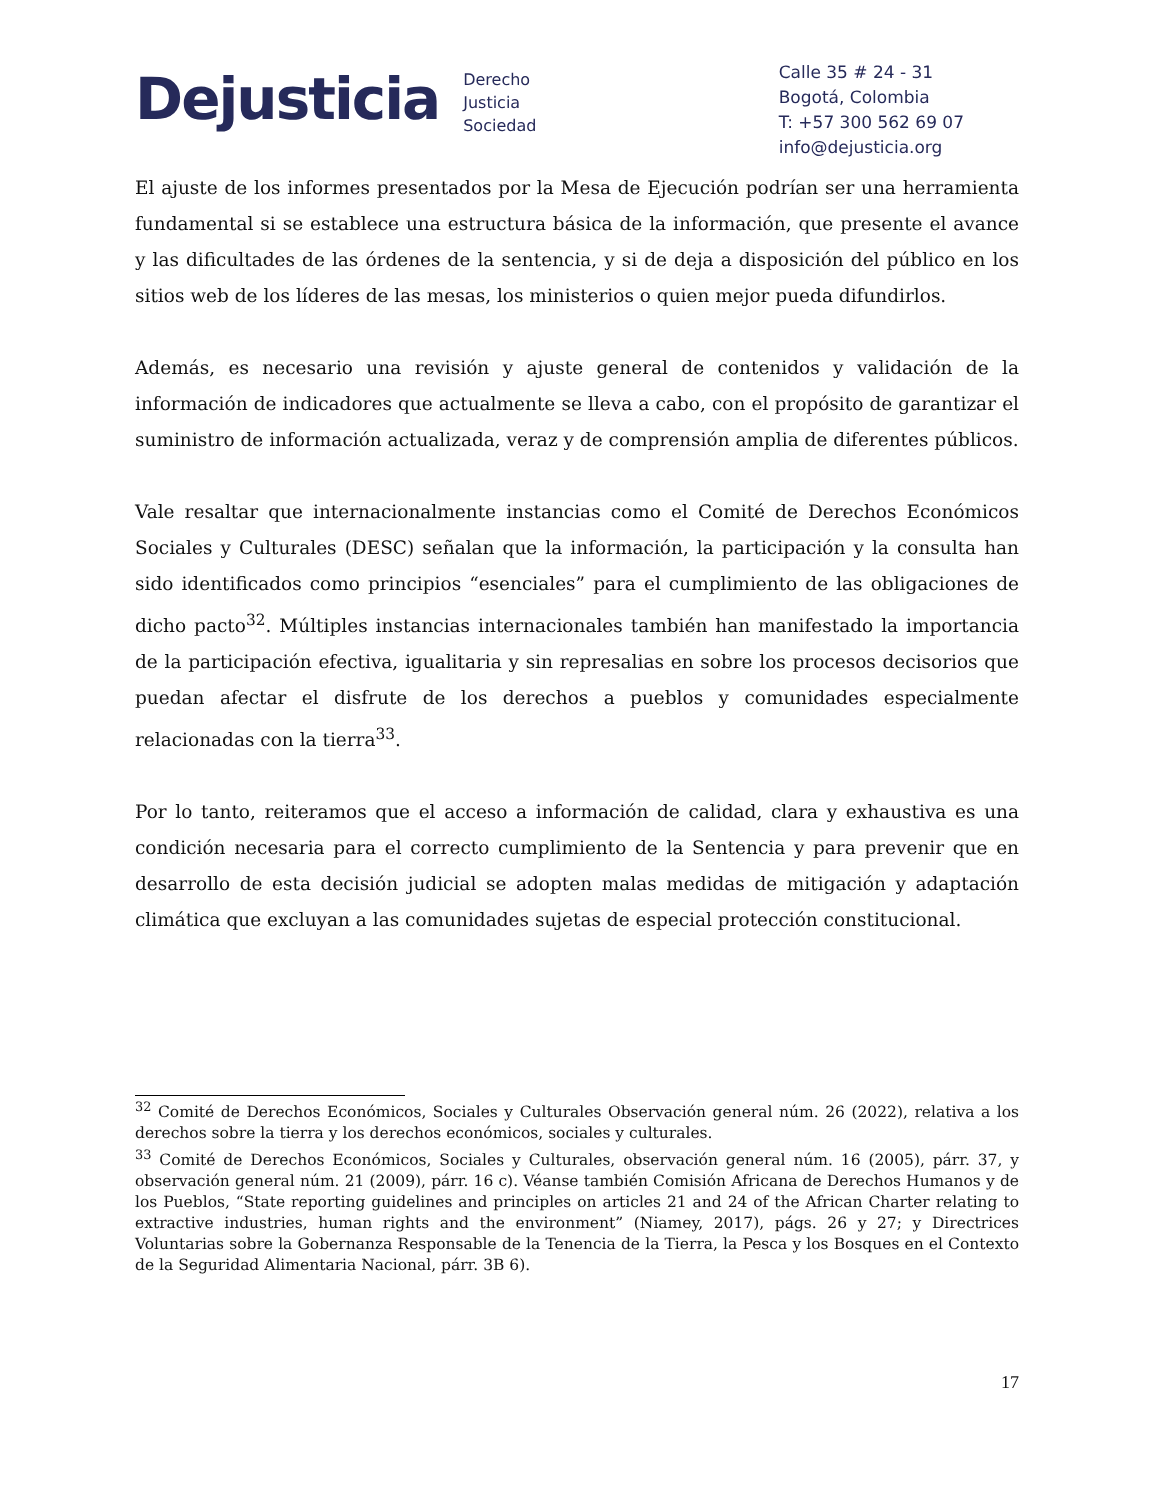Dejusticia
Derecho
Justicia
Sociedad
Calle 35 # 24 - 31
Bogotá, Colombia
T: +57 300 562 69 07
info@dejusticia.org
El ajuste de los informes presentados por la Mesa de Ejecución podrían ser una herramienta fundamental si se establece una estructura básica de la información, que presente el avance y las dificultades de las órdenes de la sentencia, y si de deja a disposición del público en los sitios web de los líderes de las mesas, los ministerios o quien mejor pueda difundirlos.
Además, es necesario una revisión y ajuste general de contenidos y validación de la información de indicadores que actualmente se lleva a cabo, con el propósito de garantizar el suministro de información actualizada, veraz y de comprensión amplia de diferentes públicos.
Vale resaltar que internacionalmente instancias como el Comité de Derechos Económicos Sociales y Culturales (DESC) señalan que la información, la participación y la consulta han sido identificados como principios “esenciales” para el cumplimiento de las obligaciones de dicho pacto<sup>32</sup>. Múltiples instancias internacionales también han manifestado la importancia de la participación efectiva, igualitaria y sin represalias en sobre los procesos decisorios que puedan afectar el disfrute de los derechos a pueblos y comunidades especialmente relacionadas con la tierra<sup>33</sup>.
Por lo tanto, reiteramos que el acceso a información de calidad, clara y exhaustiva es una condición necesaria para el correcto cumplimiento de la Sentencia y para prevenir que en desarrollo de esta decisión judicial se adopten malas medidas de mitigación y adaptación climática que excluyan a las comunidades sujetas de especial protección constitucional.
<sup>32</sup> Comité de Derechos Económicos, Sociales y Culturales Observación general núm. 26 (2022), relativa a los derechos sobre la tierra y los derechos económicos, sociales y culturales.
<sup>33</sup> Comité de Derechos Económicos, Sociales y Culturales, observación general núm. 16 (2005), párr. 37, y observación general núm. 21 (2009), párr. 16 c). Véanse también Comisión Africana de Derechos Humanos y de los Pueblos, “State reporting guidelines and principles on articles 21 and 24 of the African Charter relating to extractive industries, human rights and the environment” (Niamey, 2017), págs. 26 y 27; y Directrices Voluntarias sobre la Gobernanza Responsable de la Tenencia de la Tierra, la Pesca y los Bosques en el Contexto de la Seguridad Alimentaria Nacional, párr. 3B 6).
17